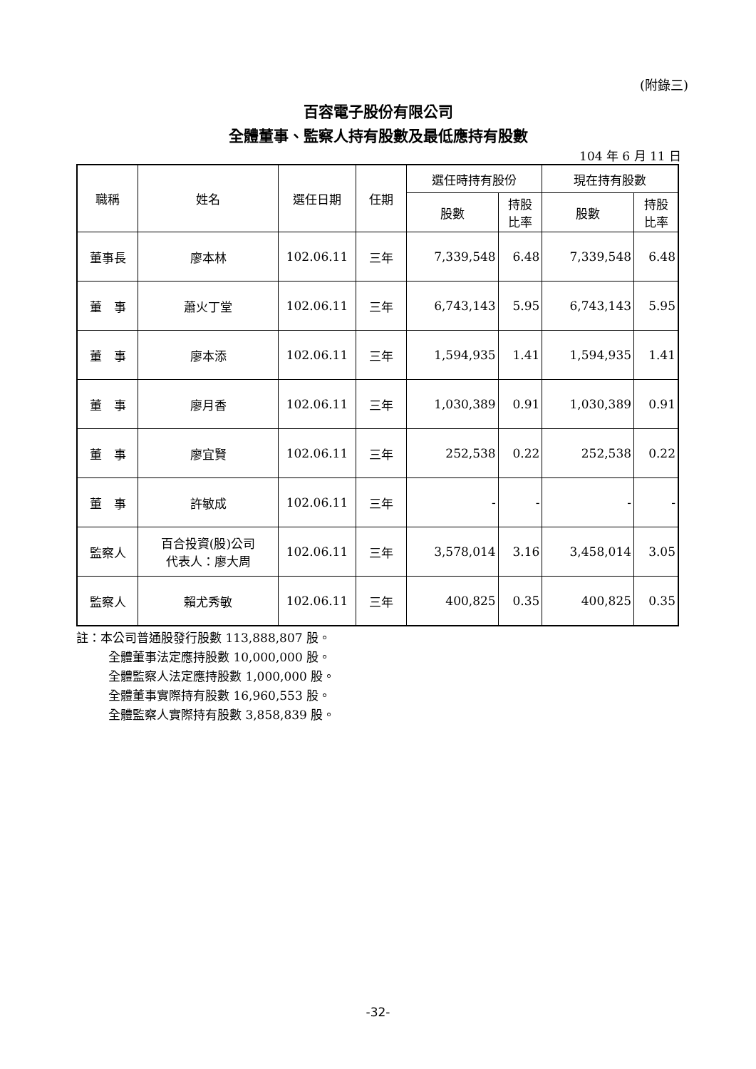(附錄三)
百容電子股份有限公司
全體董事、監察人持有股數及最低應持有股數
104 年 6 月 11 日
| 職稱 | 姓名 | 選任日期 | 任期 | 選任時持有股份 | | 現在持有股數 | |
| --- | --- | --- | --- | --- | --- | --- | --- |
| | | | | 股數 | 持股 比率 | 股數 | 持股 比率 |
| 董事長 | 廖本林 | 102.06.11 | 三年 | 7,339,548 | 6.48 | 7,339,548 | 6.48 |
| 董 事 | 蕭火丁堂 | 102.06.11 | 三年 | 6,743,143 | 5.95 | 6,743,143 | 5.95 |
| 董 事 | 廖本添 | 102.06.11 | 三年 | 1,594,935 | 1.41 | 1,594,935 | 1.41 |
| 董 事 | 廖月香 | 102.06.11 | 三年 | 1,030,389 | 0.91 | 1,030,389 | 0.91 |
| 董 事 | 廖宜賢 | 102.06.11 | 三年 | 252,538 | 0.22 | 252,538 | 0.22 |
| 董 事 | 許敏成 | 102.06.11 | 三年 | - | - | - | - |
| 監察人 | 百合投資(股)公司 代表人：廖大周 | 102.06.11 | 三年 | 3,578,014 | 3.16 | 3,458,014 | 3.05 |
| 監察人 | 賴尤秀敏 | 102.06.11 | 三年 | 400,825 | 0.35 | 400,825 | 0.35 |
註：本公司普通股發行股數 113,888,807 股。
全體董事法定應持股數 10,000,000 股。
全體監察人法定應持股數 1,000,000 股。
全體董事實際持有股數 16,960,553 股。
全體監察人實際持有股數 3,858,839 股。
-32-